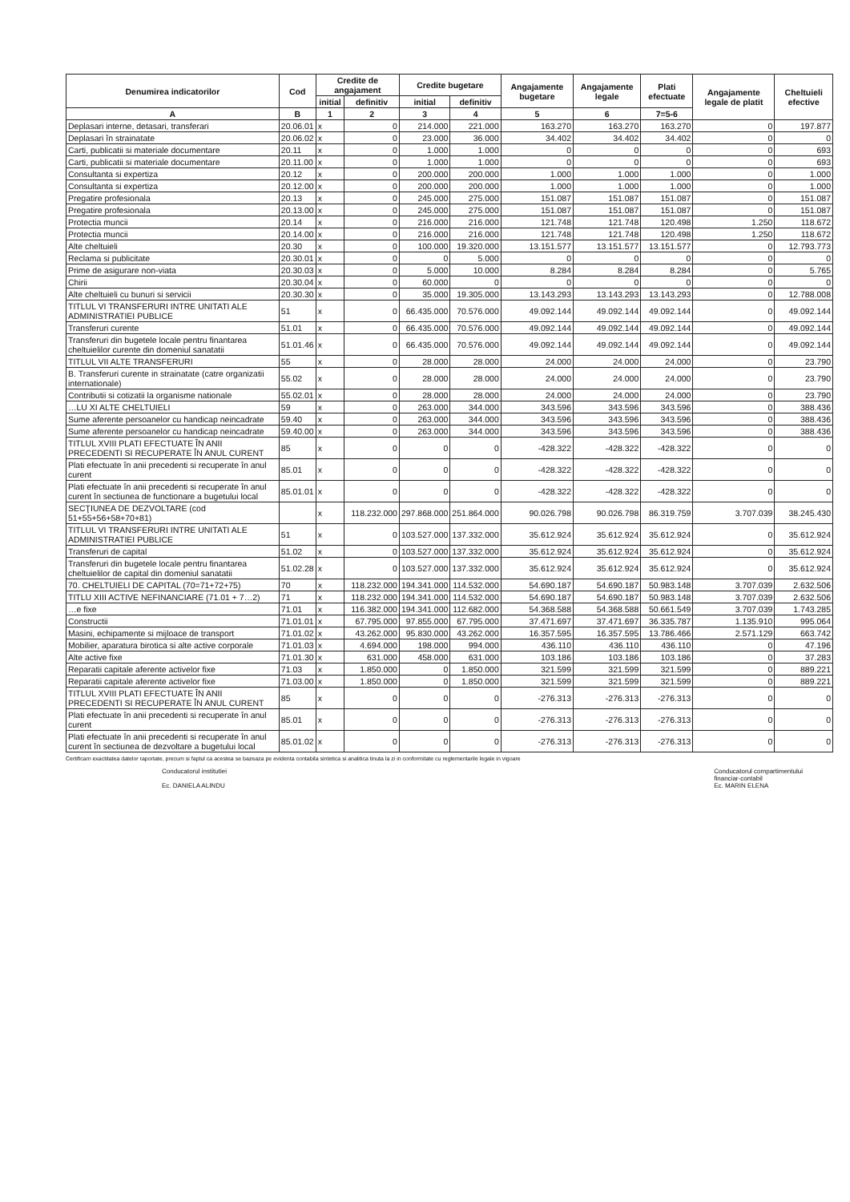| Denumirea indicatorilor | Cod | Credite de angajament | | Credite bugetare | | Angajamente bugetare | Angajamente legale | Plati efectuate | Angajamente legale de platit | Cheltuieli efective |
| --- | --- | --- | --- | --- | --- | --- | --- | --- | --- | --- |
| | | initial | definitiv | initial | definitiv | | | | | |
| A | B | 1 | 2 | 3 | 4 | 5 | 6 | 7=5-6 | | |
| Deplasari interne, detasari, transferari | 20.06.01 | x | 0 | 214.000 | 221.000 | 163.270 | 163.270 | 163.270 | 0 | 197.877 |
| Deplasari în strainatate | 20.06.02 | x | 0 | 23.000 | 36.000 | 34.402 | 34.402 | 34.402 | 0 | 0 |
| Carti, publicatii si materiale documentare | 20.11 | x | 0 | 1.000 | 1.000 | 0 | 0 | 0 | 0 | 693 |
| Carti, publicatii si materiale documentare | 20.11.00 | x | 0 | 1.000 | 1.000 | 0 | 0 | 0 | 0 | 693 |
| Consultanta si expertiza | 20.12 | x | 0 | 200.000 | 200.000 | 1.000 | 1.000 | 1.000 | 0 | 1.000 |
| Consultanta si expertiza | 20.12.00 | x | 0 | 200.000 | 200.000 | 1.000 | 1.000 | 1.000 | 0 | 1.000 |
| Pregatire profesionala | 20.13 | x | 0 | 245.000 | 275.000 | 151.087 | 151.087 | 151.087 | 0 | 151.087 |
| Pregatire profesionala | 20.13.00 | x | 0 | 245.000 | 275.000 | 151.087 | 151.087 | 151.087 | 0 | 151.087 |
| Protectia muncii | 20.14 | x | 0 | 216.000 | 216.000 | 121.748 | 121.748 | 120.498 | 1.250 | 118.672 |
| Protectia muncii | 20.14.00 | x | 0 | 216.000 | 216.000 | 121.748 | 121.748 | 120.498 | 1.250 | 118.672 |
| Alte cheltuieli | 20.30 | x | 0 | 100.000 | 19.320.000 | 13.151.577 | 13.151.577 | 13.151.577 | 0 | 12.793.773 |
| Reclama si publicitate | 20.30.01 | x | 0 | 0 | 5.000 | 0 | 0 | 0 | 0 | 0 |
| Prime de asigurare non-viata | 20.30.03 | x | 0 | 5.000 | 10.000 | 8.284 | 8.284 | 8.284 | 0 | 5.765 |
| Chirii | 20.30.04 | x | 0 | 60.000 | 0 | 0 | 0 | 0 | 0 | 0 |
| Alte cheltuieli cu bunuri si servicii | 20.30.30 | x | 0 | 35.000 | 19.305.000 | 13.143.293 | 13.143.293 | 13.143.293 | 0 | 12.788.008 |
| TITLUL VI TRANSFERURI INTRE UNITATI ALE ADMINISTRATIEI PUBLICE | 51 | x | 0 | 66.435.000 | 70.576.000 | 49.092.144 | 49.092.144 | 49.092.144 | 0 | 49.092.144 |
| Transferuri curente | 51.01 | x | 0 | 66.435.000 | 70.576.000 | 49.092.144 | 49.092.144 | 49.092.144 | 0 | 49.092.144 |
| Transferuri din bugetele locale pentru finantarea cheltuielilor curente din domeniul sanatatii | 51.01.46 | x | 0 | 66.435.000 | 70.576.000 | 49.092.144 | 49.092.144 | 49.092.144 | 0 | 49.092.144 |
| TITLUL VII ALTE TRANSFERURI | 55 | x | 0 | 28.000 | 28.000 | 24.000 | 24.000 | 24.000 | 0 | 23.790 |
| B. Transferuri curente in strainatate (catre organizatii internationale) | 55.02 | x | 0 | 28.000 | 28.000 | 24.000 | 24.000 | 24.000 | 0 | 23.790 |
| Contributii si cotizatii la organisme nationale | 55.02.01 | x | 0 | 28.000 | 28.000 | 24.000 | 24.000 | 24.000 | 0 | 23.790 |
| …LU XI ALTE CHELTUIELI | 59 | x | 0 | 263.000 | 344.000 | 343.596 | 343.596 | 343.596 | 0 | 388.436 |
| Sume aferente persoanelor cu handicap neincadrate | 59.40 | x | 0 | 263.000 | 344.000 | 343.596 | 343.596 | 343.596 | 0 | 388.436 |
| Sume aferente persoanelor cu handicap neincadrate | 59.40.00 | x | 0 | 263.000 | 344.000 | 343.596 | 343.596 | 343.596 | 0 | 388.436 |
| TITLUL XVIII PLATI EFECTUATE ÎN ANII PRECEDENTI SI RECUPERATE ÎN ANUL CURENT | 85 | x | 0 | 0 | 0 | -428.322 | -428.322 | -428.322 | 0 | 0 |
| Plati efectuate în anii precedenti si recuperate în anul curent | 85.01 | x | 0 | 0 | 0 | -428.322 | -428.322 | -428.322 | 0 | 0 |
| Plati efectuate în anii precedenti si recuperate în anul curent în sectiunea de functionare a bugetului local | 85.01.01 | x | 0 | 0 | 0 | -428.322 | -428.322 | -428.322 | 0 | 0 |
| SECŢIUNEA DE DEZVOLTARE (cod 51+55+56+58+70+81) | | x | 118.232.000 | 297.868.000 | 251.864.000 | 90.026.798 | 90.026.798 | 86.319.759 | 3.707.039 | 38.245.430 |
| TITLUL VI TRANSFERURI INTRE UNITATI ALE ADMINISTRATIEI PUBLICE | 51 | x | 0 | 103.527.000 | 137.332.000 | 35.612.924 | 35.612.924 | 35.612.924 | 0 | 35.612.924 |
| Transferuri de capital | 51.02 | x | 0 | 103.527.000 | 137.332.000 | 35.612.924 | 35.612.924 | 35.612.924 | 0 | 35.612.924 |
| Transferuri din bugetele locale pentru finantarea cheltuielilor de capital din domeniul sanatatii | 51.02.28 | x | 0 | 103.527.000 | 137.332.000 | 35.612.924 | 35.612.924 | 35.612.924 | 0 | 35.612.924 |
| 70. CHELTUIELI DE CAPITAL (70=71+72+75) | 70 | x | 118.232.000 | 194.341.000 | 114.532.000 | 54.690.187 | 54.690.187 | 50.983.148 | 3.707.039 | 2.632.506 |
| TITLU XIII ACTIVE NEFINANCIARE (71.01 + 7…2) | 71 | x | 118.232.000 | 194.341.000 | 114.532.000 | 54.690.187 | 54.690.187 | 50.983.148 | 3.707.039 | 2.632.506 |
| …e fixe | 71.01 | x | 116.382.000 | 194.341.000 | 112.682.000 | 54.368.588 | 54.368.588 | 50.661.549 | 3.707.039 | 1.743.285 |
| Constructii | 71.01.01 | x | 67.795.000 | 97.855.000 | 67.795.000 | 37.471.697 | 37.471.697 | 36.335.787 | 1.135.910 | 995.064 |
| Masini, echipamente si mijloace de transport | 71.01.02 | x | 43.262.000 | 95.830.000 | 43.262.000 | 16.357.595 | 16.357.595 | 13.786.466 | 2.571.129 | 663.742 |
| Mobilier, aparatura birotica si alte active corporale | 71.01.03 | x | 4.694.000 | 198.000 | 994.000 | 436.110 | 436.110 | 436.110 | 0 | 47.196 |
| Alte active fixe | 71.01.30 | x | 631.000 | 458.000 | 631.000 | 103.186 | 103.186 | 103.186 | 0 | 37.283 |
| Reparatii capitale aferente activelor fixe | 71.03 | x | 1.850.000 | 0 | 1.850.000 | 321.599 | 321.599 | 321.599 | 0 | 889.221 |
| Reparatii capitale aferente activelor fixe | 71.03.00 | x | 1.850.000 | 0 | 1.850.000 | 321.599 | 321.599 | 321.599 | 0 | 889.221 |
| TITLUL XVIII PLATI EFECTUATE ÎN ANII PRECEDENTI SI RECUPERATE ÎN ANUL CURENT | 85 | x | 0 | 0 | 0 | -276.313 | -276.313 | -276.313 | 0 | 0 |
| Plati efectuate în anii precedenti si recuperate în anul curent | 85.01 | x | 0 | 0 | 0 | -276.313 | -276.313 | -276.313 | 0 | 0 |
| Plati efectuate în anii precedenti si recuperate în anul curent în sectiunea de dezvoltare a bugetului local | 85.01.02 | x | 0 | 0 | 0 | -276.313 | -276.313 | -276.313 | 0 | 0 |
Certificam exactitatea datelor raportate, precum si faptul ca acestea se bazeaza pe evidenta contabila sintetica si analitica tinuta la zi in conformitate cu reglementarile legale in vigoare
Conducatorul institutiei
Ec. DANIELA ALINDU
Conducatorul compartimentului
financiar-contabil
Ec. MARIN ELENA